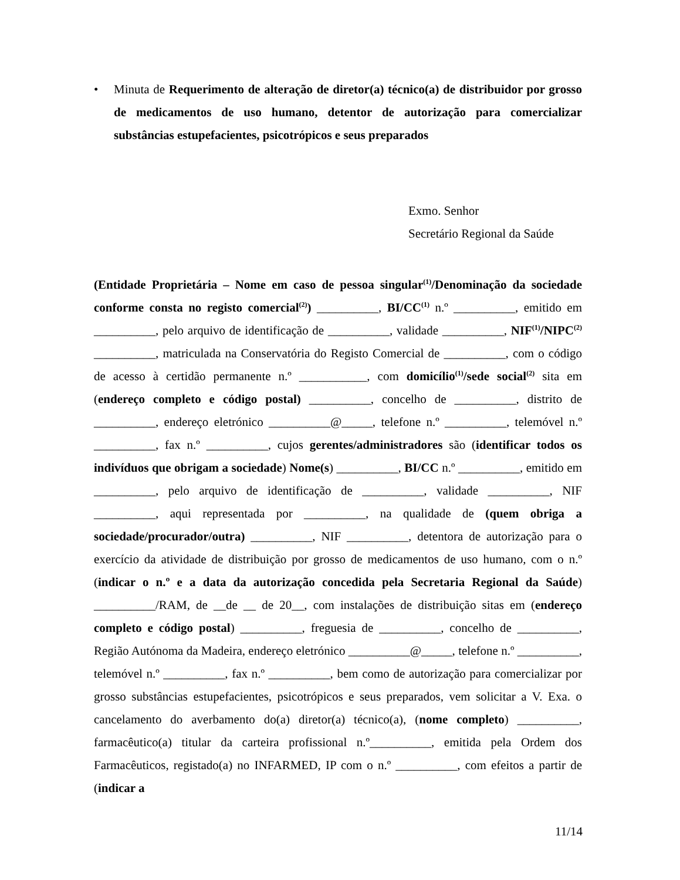• Minuta de Requerimento de alteração de diretor(a) técnico(a) de distribuidor por grosso de medicamentos de uso humano, detentor de autorização para comercializar substâncias estupefacientes, psicotrópicos e seus preparados
Exmo. Senhor
Secretário Regional da Saúde
(Entidade Proprietária – Nome em caso de pessoa singular<sup>(1)</sup>/Denominação da sociedade conforme consta no registo comercial<sup>(2)</sup>) __________, BI/CC<sup>(1)</sup> n.º __________, emitido em __________, pelo arquivo de identificação de __________, validade __________, NIF<sup>(1)</sup>/NIPC<sup>(2)</sup> __________, matriculada na Conservatória do Registo Comercial de __________, com o código de acesso à certidão permanente n.º ___________, com domicílio<sup>(1)</sup>/sede social<sup>(2)</sup> sita em (endereço completo e código postal) __________, concelho de __________, distrito de __________, endereço eletrónico __________@_____, telefone n.º __________, telemóvel n.º __________, fax n.º __________, cujos gerentes/administradores são (identificar todos os indivíduos que obrigam a sociedade) Nome(s) __________, BI/CC n.º __________, emitido em __________, pelo arquivo de identificação de __________, validade __________, NIF __________, aqui representada por __________, na qualidade de (quem obriga a sociedade/procurador/outra) __________, NIF __________, detentora de autorização para o exercício da atividade de distribuição por grosso de medicamentos de uso humano, com o n.º (indicar o n.º e a data da autorização concedida pela Secretaria Regional da Saúde) __________/RAM, de __de __ de 20__, com instalações de distribuição sitas em (endereço completo e código postal) __________, freguesia de __________, concelho de __________, Região Autónoma da Madeira, endereço eletrónico __________@_____, telefone n.º __________, telemóvel n.º __________, fax n.º __________, bem como de autorização para comercializar por grosso substâncias estupefacientes, psicotrópicos e seus preparados, vem solicitar a V. Exa. o cancelamento do averbamento do(a) diretor(a) técnico(a), (nome completo) __________, farmacêutico(a) titular da carteira profissional n.º__________, emitida pela Ordem dos Farmacêuticos, registado(a) no INFARMED, IP com o n.º __________, com efeitos a partir de (indicar a
11/14